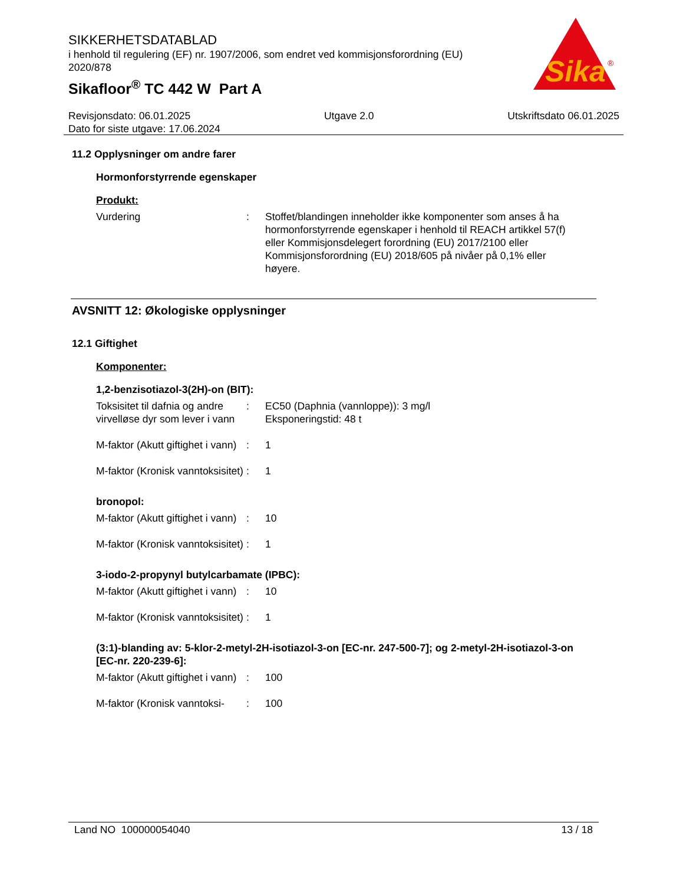SIKKERHETSDATABLAD
i henhold til regulering (EF) nr. 1907/2006, som endret ved kommisjonsforordning (EU) 2020/878
Sikafloor<sup>®</sup> TC 442 W Part A
Sika
®
Revisjonsdato: 06.01.2025 Utgave 2.0 Utskriftsdato 06.01.2025
Dato for siste utgave: 17.06.2024
11.2 Opplysninger om andre farer
Hormonforstyrrende egenskaper
Produkt:
Vurdering : Stoffet/blandingen inneholder ikke komponenter som anses å ha hormonforstyrrende egenskaper i henhold til REACH artikkel 57(f) eller Kommisjonsdelegert forordning (EU) 2017/2100 eller Kommisjonsforordning (EU) 2018/605 på nivåer på 0,1% eller høyere.
AVSNITT 12: Økologiske opplysninger
12.1 Giftighet
Komponenter:
1,2-benzisotiazol-3(2H)-on (BIT):
Toksisitet til dafnia og andre virvelløse dyr som lever i vann
: EC50 (Daphnia (vannloppe)): 3 mg/l
Eksponeringstid: 48 t
M-faktor (Akutt giftighet i vann)
: 1
M-faktor (Kronisk vanntoksisitet)
: 1
bronopol:
M-faktor (Akutt giftighet i vann)
: 10
M-faktor (Kronisk vanntoksisitet)
: 1
3-iodo-2-propynyl butylcarbamate (IPBC):
M-faktor (Akutt giftighet i vann)
: 10
M-faktor (Kronisk vanntoksisitet)
: 1
(3:1)-blanding av: 5-klor-2-metyl-2H-isotiazol-3-on [EC-nr. 247-500-7]; og 2-metyl-2H-isotiazol-3-on [EC-nr. 220-239-6]:
M-faktor (Akutt giftighet i vann)
: 100
M-faktor (Kronisk vanntoksi-
: 100
Land NO 100000054040 13 / 18